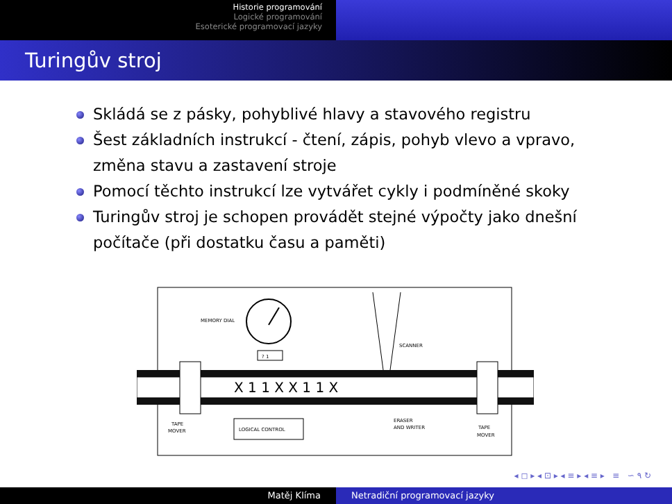Historie programování
Logické programování
Esoterické programovací jazyky
Turingův stroj
Skládá se z pásky, pohyblivé hlavy a stavového registru
Šest základních instrukcí - čtení, zápis, pohyb vlevo a vpravo, změna stavu a zastavení stroje
Pomocí těchto instrukcí lze vytvářet cykly i podmíněné skoky
Turingův stroj je schopen provádět stejné výpočty jako dnešní počítače (při dostatku času a paměti)
MEMORY DIAL
? 1
SCANNER
X 1 1 X X 1 1 X
TAPE
MOVER
LOGICAL CONTROL
ERASER
AND WRITER
TAPE
MOVER
◂ ◻ ▸ ◂ ⊡ ▸ ◂ ≡ ▸ ◂ ≡ ▸ ≡ ∽ ۹ ↻
Matěj Klíma Netradiční programovací jazyky